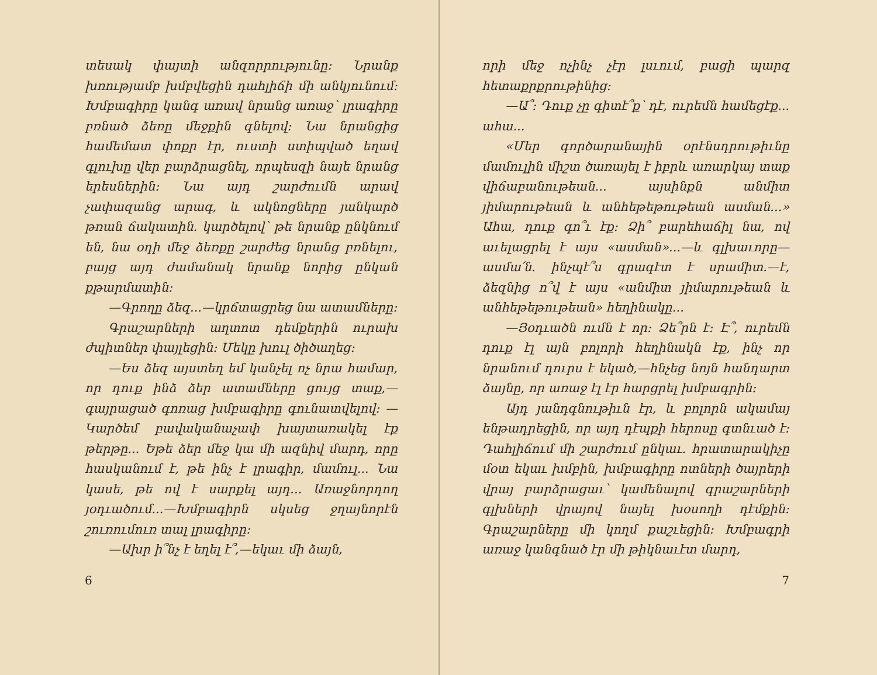տեսակ փայտի անզորրությունը։ Նրանք խռությամբ խմբվեցին դահլիճի մի անկյունում։ Խմբագիրը կանգ առավ նրանց առաջ՝ լրագիրը բռնած ձեռը մեջքին գնելով։ Նա նրանցից համեմատ փոքր էր, ուստի ստիպված եղավ գլուխը վեր բարձրացնել, որպեսզի նայե նրանց երեսներին։ Նա այդ շարժումն արավ չափազանց արագ, և ակնոցները յանկարծ թռան ճակատին. կարծելով՝ թե նրանք ընկնում են, նա օդի մեջ ձեռքը շարժեց նրանց բռնելու, բայց այդ ժամանակ նրանք նորից ընկան քթարմատին։
—Գրողը ձեզ...—կրճտացրեց նա ատամները։
Գրաշարների աղտոտ դեմքերին ուրախ ժպիտներ փայլեցին։ Մեկը խուլ ծիծաղեց։
—Ես ձեզ այստեղ եմ կանչել ոչ նրա համար, որ դուք ինձ ձեր ատամները ցույց տաք,— գայրացած գոռաց խմբագիրը գունատվելով։ —Կարծեմ բավականաչափ խայտառակել էք թերթը... Եթե ձեր մեջ կա մի ազնիվ մարդ, որը հասկանում է, թե ինչ է լրագիր, մամուլ... Նա կասե, թե ով է սարքել այդ... Առաջնորդող յօդւածում...—Խմբագիրն սկսեց ջղայնորէն շուռումուռ տալ լրագիրը։
—Ախր ի՞նչ է եղել է՞,—եկաւ մի ձայն,
6
որի մեջ ոչինչ չէր լսւում, բացի պարզ հետաքրքրութինից։
—Ա՞։ Դուք չը գիտէ՞ք՝ դէ, ուրեմն համեցէք... ահա...
«Մեր գործարանային օրէնսդրութիւնը մամուլին միշտ ծառայել է իբրև առարկայ տաք վիճաբանութեան... այսինքն անմիտ յիմարութեան և անհեթեթութեան ասման...» Ահա, դուք գո՞ւ էք։ Ձի՞ բարեհաճիլ նա, ով աւելացրել է այս «ասման»...—և գլխաւորը—ասմա՛ն. ինչպէ՞ս գրագէտ է սրամիտ.—է, ձեզնից ո՞վ է այս «անմիտ յիմարութեան և անհեթեթութեան» հեղինակը...
—Յօդւածն ումն է որ։ Ձե՞րն է։ Է՞, ուրեմն դուք էլ այն բոլորի հեղինակն էք, ինչ որ նրանում դուրս է եկած,—հնչեց նոյն հանդարտ ձայնը, որ առաջ էլ էր հարցրել խմբագրին։
Այդ յանդգնութիւն էր, և բոլորն ակամայ ենթադրեցին, որ այդ դէպքի հերոսը գտնւած է։ Դահլիճում մի շարժում ընկաւ. հրատարակիչը մօտ եկաւ խմբին, խմբագիրը ոտների ծայրերի վրայ բարձրացաւ՝ կամենալով գրաշարների գլխների վրայով նայել խօսողի դէմքին։ Գրաշարները մի կողմ քաշւեցին։ Խմբագրի առաջ կանգնած էր մի թիկնաւէտ մարդ,
7